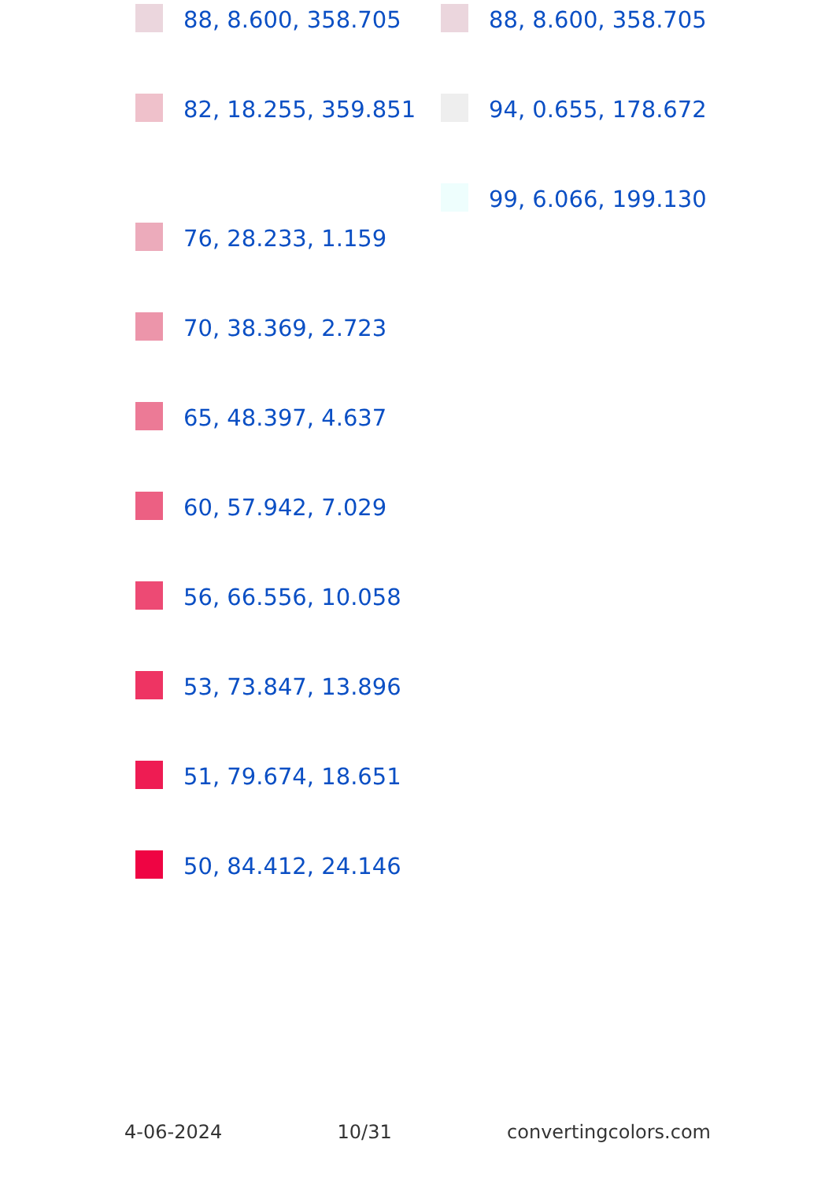88, 8.600, 358.705
82, 18.255, 359.851
76, 28.233, 1.159
70, 38.369, 2.723
65, 48.397, 4.637
60, 57.942, 7.029
56, 66.556, 10.058
53, 73.847, 13.896
51, 79.674, 18.651
50, 84.412, 24.146
88, 8.600, 358.705
94, 0.655, 178.672
99, 6.066, 199.130
4-06-2024 10/31 convertingcolors.com